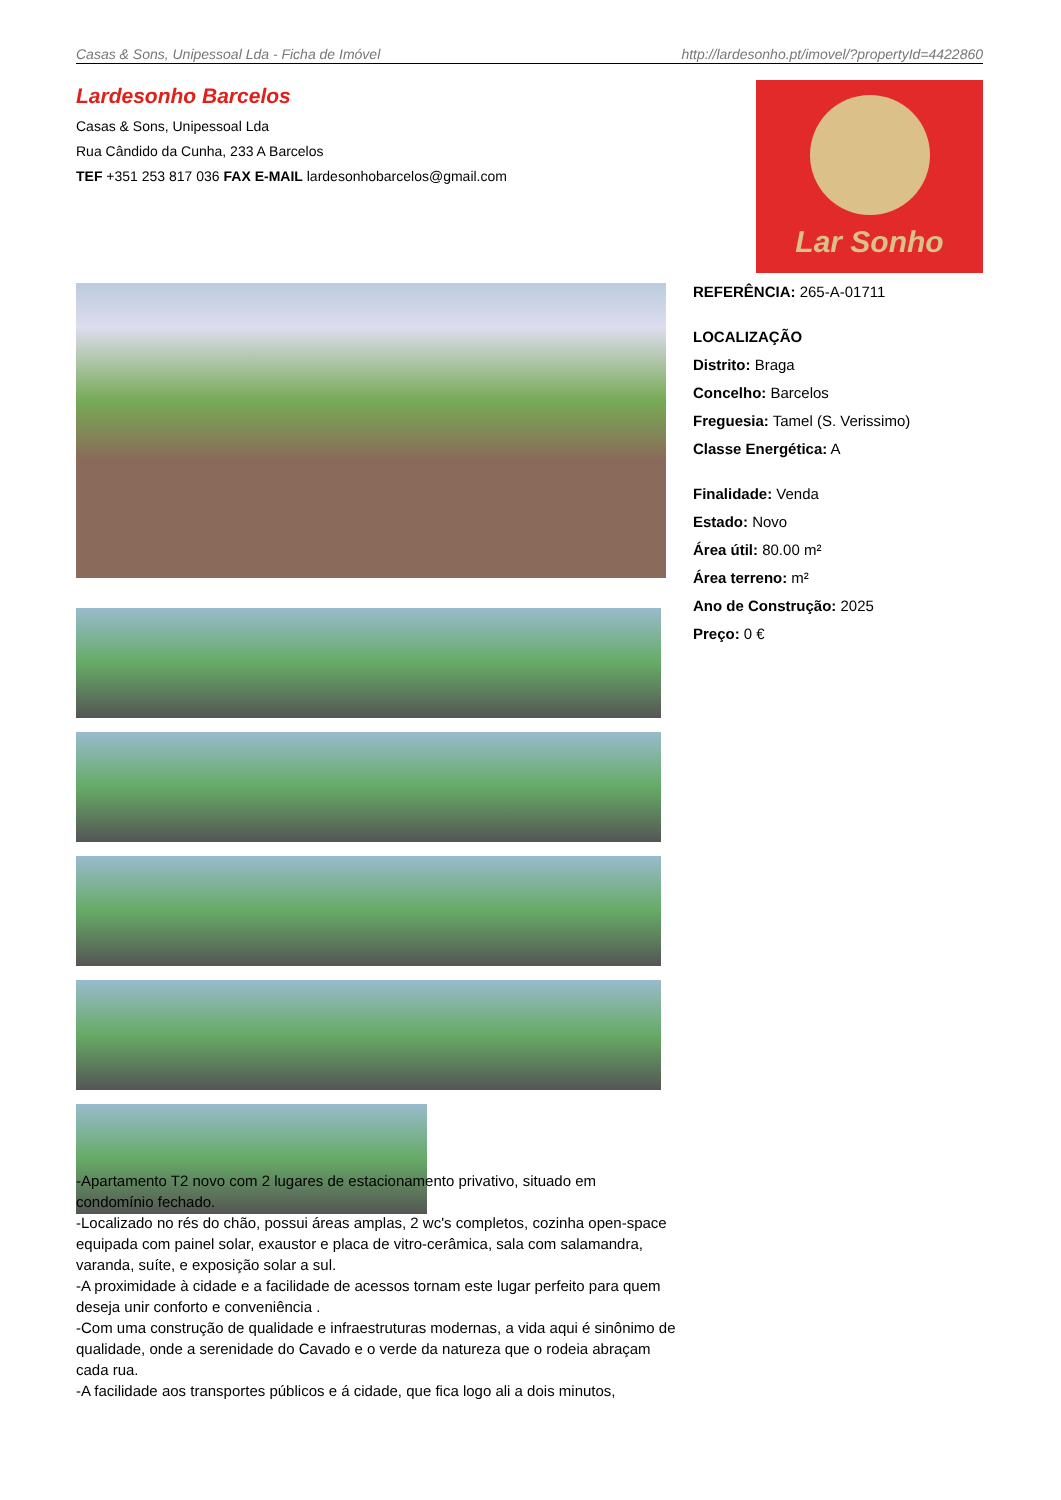Casas & Sons, Unipessoal Lda - Ficha de Imóvel http://lardesonho.pt/imovel/?propertyId=4422860
Lardesonho Barcelos
Casas & Sons, Unipessoal Lda
Rua Cândido da Cunha, 233 A Barcelos
TEF +351 253 817 036 FAX E-MAIL lardesonhobarcelos@gmail.com
Lar Sonho
REFERÊNCIA: 265-A-01711
LOCALIZAÇÃO
Distrito: Braga
Concelho: Barcelos
Freguesia: Tamel (S. Verissimo)
Classe Energética: A
Finalidade: Venda
Estado: Novo
Área útil: 80.00 m²
Área terreno: m²
Ano de Construção: 2025
Preço: 0 €
-Apartamento T2 novo com 2 lugares de estacionamento privativo, situado em condomínio fechado.
-Localizado no rés do chão, possui áreas amplas, 2 wc's completos, cozinha open-space equipada com painel solar, exaustor e placa de vitro-cerâmica, sala com salamandra, varanda, suíte, e exposição solar a sul.
-A proximidade à cidade e a facilidade de acessos tornam este lugar perfeito para quem deseja unir conforto e conveniência .
-Com uma construção de qualidade e infraestruturas modernas, a vida aqui é sinônimo de qualidade, onde a serenidade do Cavado e o verde da natureza que o rodeia abraçam cada rua.
-A facilidade aos transportes públicos e á cidade, que fica logo ali a dois minutos,